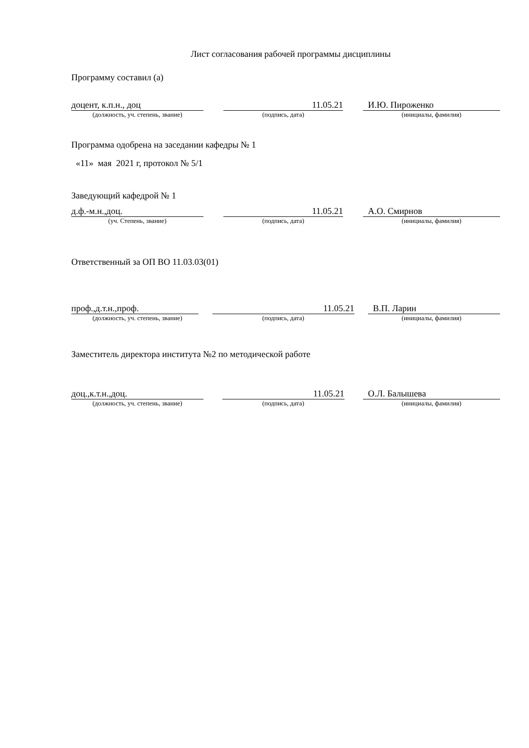Лист согласования рабочей программы дисциплины
Программу составил (а)
доцент, к.п.н., доц 11.05.21 И.Ю. Пироженко
(должность, уч. степень, звание) (подпись, дата) (инициалы, фамилия)
Программа одобрена на заседании кафедры № 1
«11» мая 2021 г, протокол № 5/1
Заведующий кафедрой № 1
д.ф.-м.н.,доц. 11.05.21 А.О. Смирнов
(уч. Степень, звание) (подпись, дата) (инициалы, фамилия)
Ответственный за ОП ВО 11.03.03(01)
проф.,д.т.н.,проф. 11.05.21 В.П. Ларин
(должность, уч. степень, звание) (подпись, дата) (инициалы, фамилия)
Заместитель директора института №2 по методической работе
доц.,к.т.н.,доц. 11.05.21 О.Л. Балышева
(должность, уч. степень, звание) (подпись, дата) (инициалы, фамилия)